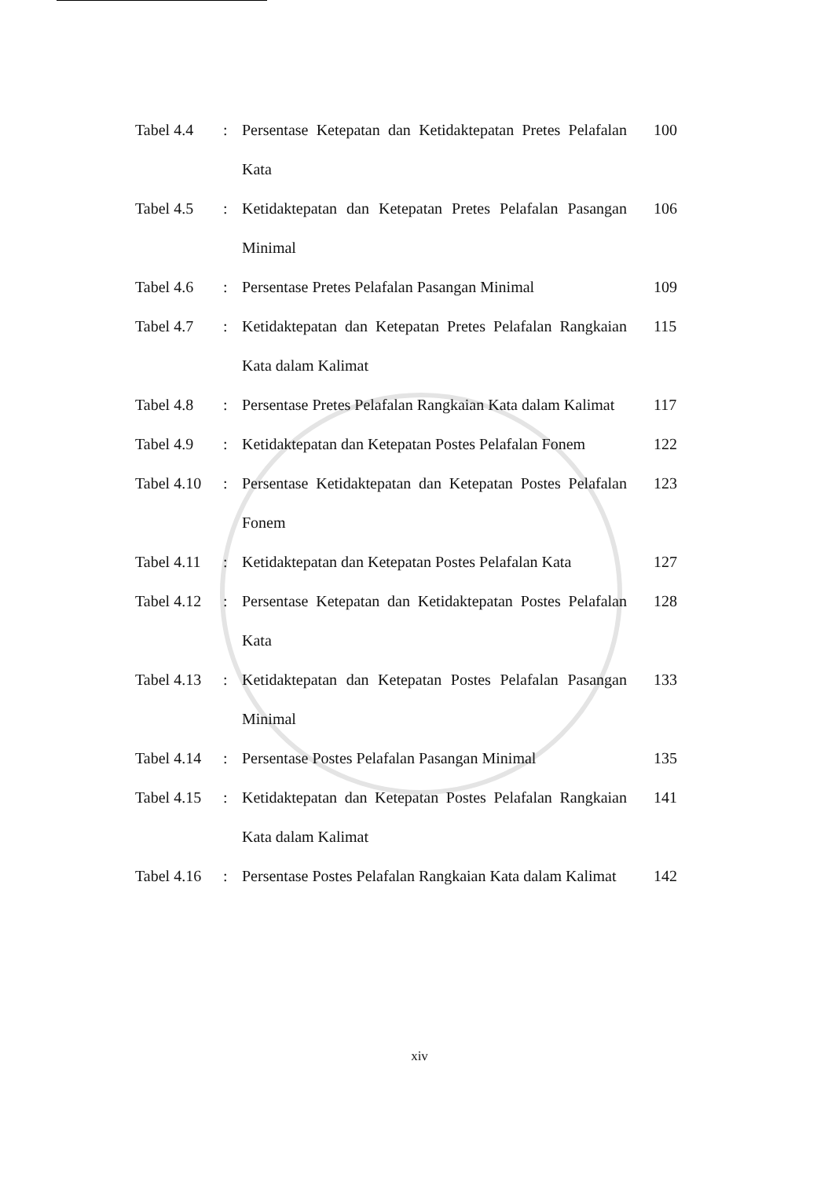| Tabel 4.4 | : | Persentase Ketepatan dan Ketidaktepatan Pretes Pelafalan Kata | 100 |
| Tabel 4.5 | : | Ketidaktepatan dan Ketepatan Pretes Pelafalan Pasangan Minimal | 106 |
| Tabel 4.6 | : | Persentase Pretes Pelafalan Pasangan Minimal | 109 |
| Tabel 4.7 | : | Ketidaktepatan dan Ketepatan Pretes Pelafalan Rangkaian Kata dalam Kalimat | 115 |
| Tabel 4.8 | : | Persentase Pretes Pelafalan Rangkaian Kata dalam Kalimat | 117 |
| Tabel 4.9 | : | Ketidaktepatan dan Ketepatan Postes Pelafalan Fonem | 122 |
| Tabel 4.10 | : | Persentase Ketidaktepatan dan Ketepatan Postes Pelafalan Fonem | 123 |
| Tabel 4.11 | : | Ketidaktepatan dan Ketepatan Postes Pelafalan Kata | 127 |
| Tabel 4.12 | : | Persentase Ketepatan dan Ketidaktepatan Postes Pelafalan Kata | 128 |
| Tabel 4.13 | : | Ketidaktepatan dan Ketepatan Postes Pelafalan Pasangan Minimal | 133 |
| Tabel 4.14 | : | Persentase Postes Pelafalan Pasangan Minimal | 135 |
| Tabel 4.15 | : | Ketidaktepatan dan Ketepatan Postes Pelafalan Rangkaian Kata dalam Kalimat | 141 |
| Tabel 4.16 | : | Persentase Postes Pelafalan Rangkaian Kata dalam Kalimat | 142 |
xiv